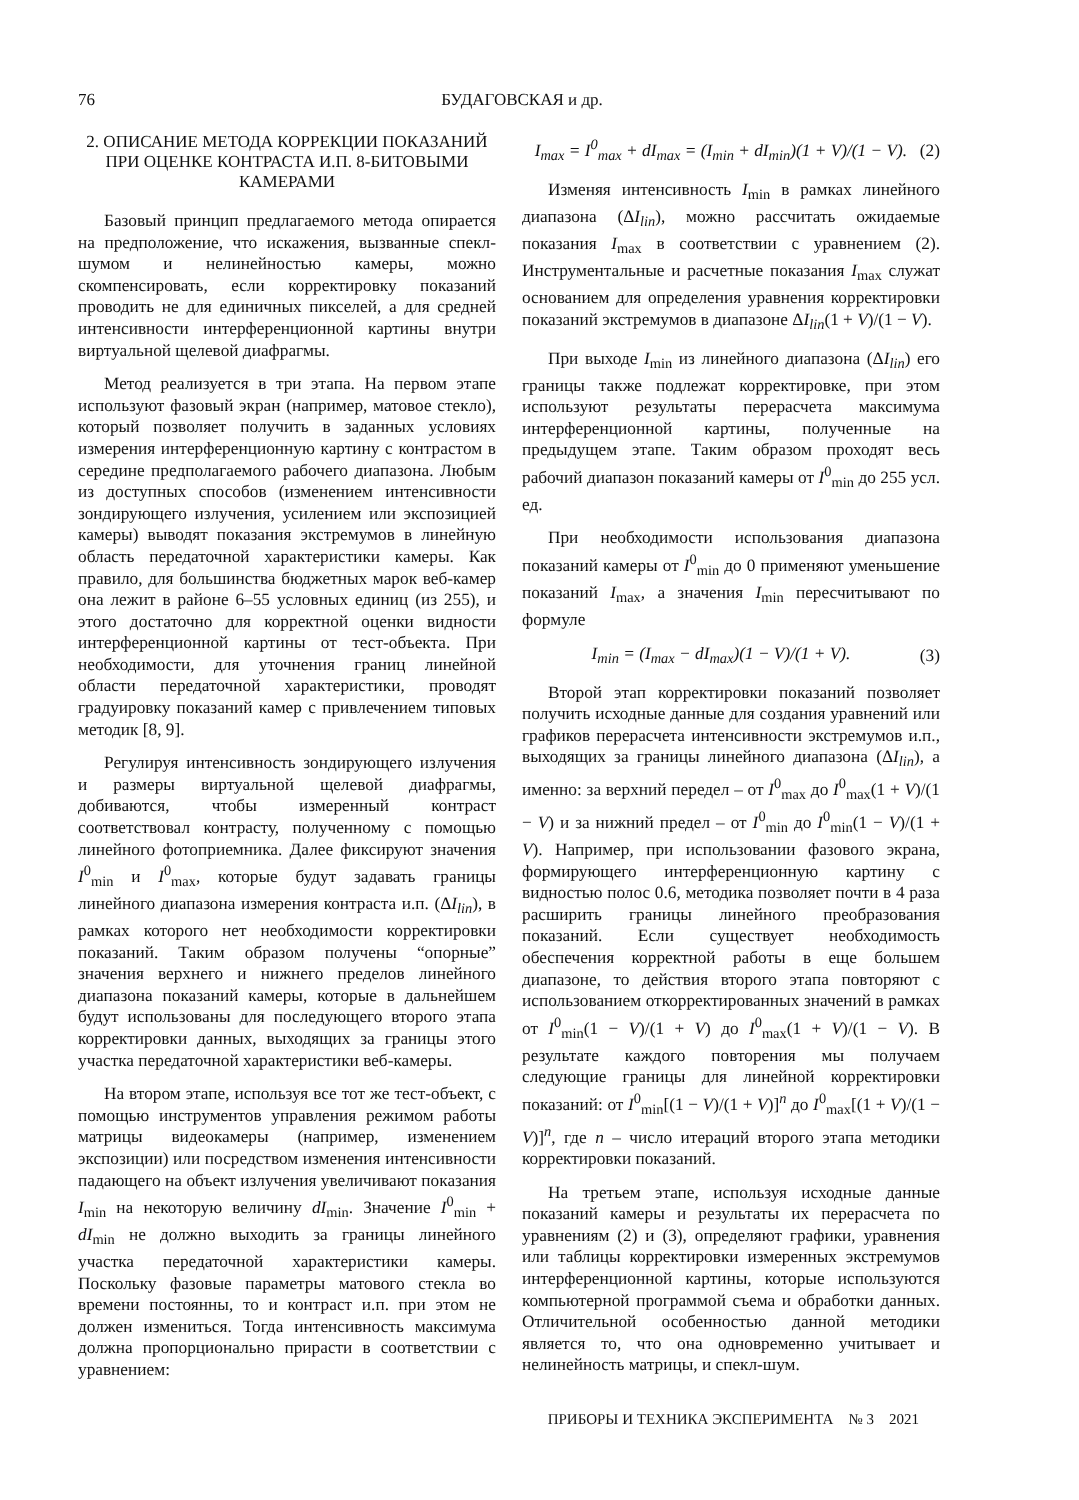76 БУДАГОВСКАЯ и др.
2. ОПИСАНИЕ МЕТОДА КОРРЕКЦИИ ПОКАЗАНИЙ ПРИ ОЦЕНКЕ КОНТРАСТА И.П. 8-БИТОВЫМИ КАМЕРАМИ
Базовый принцип предлагаемого метода опирается на предположение, что искажения, вызванные спекл-шумом и нелинейностью камеры, можно скомпенсировать, если корректировку показаний проводить не для единичных пикселей, а для средней интенсивности интерференционной картины внутри виртуальной щелевой диафрагмы.
Метод реализуется в три этапа. На первом этапе используют фазовый экран (например, матовое стекло), который позволяет получить в заданных условиях измерения интерференционную картину с контрастом в середине предполагаемого рабочего диапазона. Любым из доступных способов (изменением интенсивности зондирующего излучения, усилением или экспозицией камеры) выводят показания экстремумов в линейную область передаточной характеристики камеры. Как правило, для большинства бюджетных марок веб-камер она лежит в районе 6–55 условных единиц (из 255), и этого достаточно для корректной оценки видности интерференционной картины от тест-объекта. При необходимости, для уточнения границ линейной области передаточной характеристики, проводят градуировку показаний камер с привлечением типовых методик [8, 9].
Регулируя интенсивность зондирующего излучения и размеры виртуальной щелевой диафрагмы, добиваются, чтобы измеренный контраст соответствовал контрасту, полученному с помощью линейного фотоприемника. Далее фиксируют значения I<sup>0</sup><sub>min</sub> и I<sup>0</sup><sub>max</sub>, которые будут задавать границы линейного диапазона измерения контраста и.п. (ΔI<sub>lin</sub>), в рамках которого нет необходимости корректировки показаний. Таким образом получены “опорные” значения верхнего и нижнего пределов линейного диапазона показаний камеры, которые в дальнейшем будут использованы для последующего второго этапа корректировки данных, выходящих за границы этого участка передаточной характеристики веб-камеры.
На втором этапе, используя все тот же тест-объект, с помощью инструментов управления режимом работы матрицы видеокамеры (например, изменением экспозиции) или посредством изменения интенсивности падающего на объект излучения увеличивают показания I<sub>min</sub> на некоторую величину dI<sub>min</sub>. Значение I<sup>0</sup><sub>min</sub> + dI<sub>min</sub> не должно выходить за границы линейного участка передаточной характеристики камеры. Поскольку фазовые параметры матового стекла во времени постоянны, то и контраст и.п. при этом не должен измениться. Тогда интенсивность максимума должна пропорционально прирасти в соответствии с уравнением:
I<sub>max</sub> = I<sup>0</sup><sub>max</sub> + dI<sub>max</sub> = (I<sub>min</sub> + dI<sub>min</sub>)(1 + V)/(1 − V). (2)
Изменяя интенсивность I<sub>min</sub> в рамках линейного диапазона (ΔI<sub>lin</sub>), можно рассчитать ожидаемые показания I<sub>max</sub> в соответствии с уравнением (2). Инструментальные и расчетные показания I<sub>max</sub> служат основанием для определения уравнения корректировки показаний экстремумов в диапазоне ΔI<sub>lin</sub>(1 + V)/(1 − V).
При выходе I<sub>min</sub> из линейного диапазона (ΔI<sub>lin</sub>) его границы также подлежат корректировке, при этом используют результаты перерасчета максимума интерференционной картины, полученные на предыдущем этапе. Таким образом проходят весь рабочий диапазон показаний камеры от I<sup>0</sup><sub>min</sub> до 255 усл. ед.
При необходимости использования диапазона показаний камеры от I<sup>0</sup><sub>min</sub> до 0 применяют уменьшение показаний I<sub>max</sub>, а значения I<sub>min</sub> пересчитывают по формуле
I<sub>min</sub> = (I<sub>max</sub> − dI<sub>max</sub>)(1 − V)/(1 + V). (3)
Второй этап корректировки показаний позволяет получить исходные данные для создания уравнений или графиков перерасчета интенсивности экстремумов и.п., выходящих за границы линейного диапазона (ΔI<sub>lin</sub>), а именно: за верхний передел – от I<sup>0</sup><sub>max</sub> до I<sup>0</sup><sub>max</sub>(1 + V)/(1 − V) и за нижний предел – от I<sup>0</sup><sub>min</sub> до I<sup>0</sup><sub>min</sub>(1 − V)/(1 + V). Например, при использовании фазового экрана, формирующего интерференционную картину с видностью полос 0.6, методика позволяет почти в 4 раза расширить границы линейного преобразования показаний. Если существует необходимость обеспечения корректной работы в еще большем диапазоне, то действия второго этапа повторяют с использованием откорректированных значений в рамках от I<sup>0</sup><sub>min</sub>(1 − V)/(1 + V) до I<sup>0</sup><sub>max</sub>(1 + V)/(1 − V). В результате каждого повторения мы получаем следующие границы для линейной корректировки показаний: от I<sup>0</sup><sub>min</sub>[(1 − V)/(1 + V)]<sup>n</sup> до I<sup>0</sup><sub>max</sub>[(1 + V)/(1 − V)]<sup>n</sup>, где n – число итераций второго этапа методики корректировки показаний.
На третьем этапе, используя исходные данные показаний камеры и результаты их перерасчета по уравнениям (2) и (3), определяют графики, уравнения или таблицы корректировки измеренных экстремумов интерференционной картины, которые используются компьютерной программой съема и обработки данных. Отличительной особенностью данной методики является то, что она одновременно учитывает и нелинейность матрицы, и спекл-шум.
ПРИБОРЫ И ТЕХНИКА ЭКСПЕРИМЕНТА № 3 2021